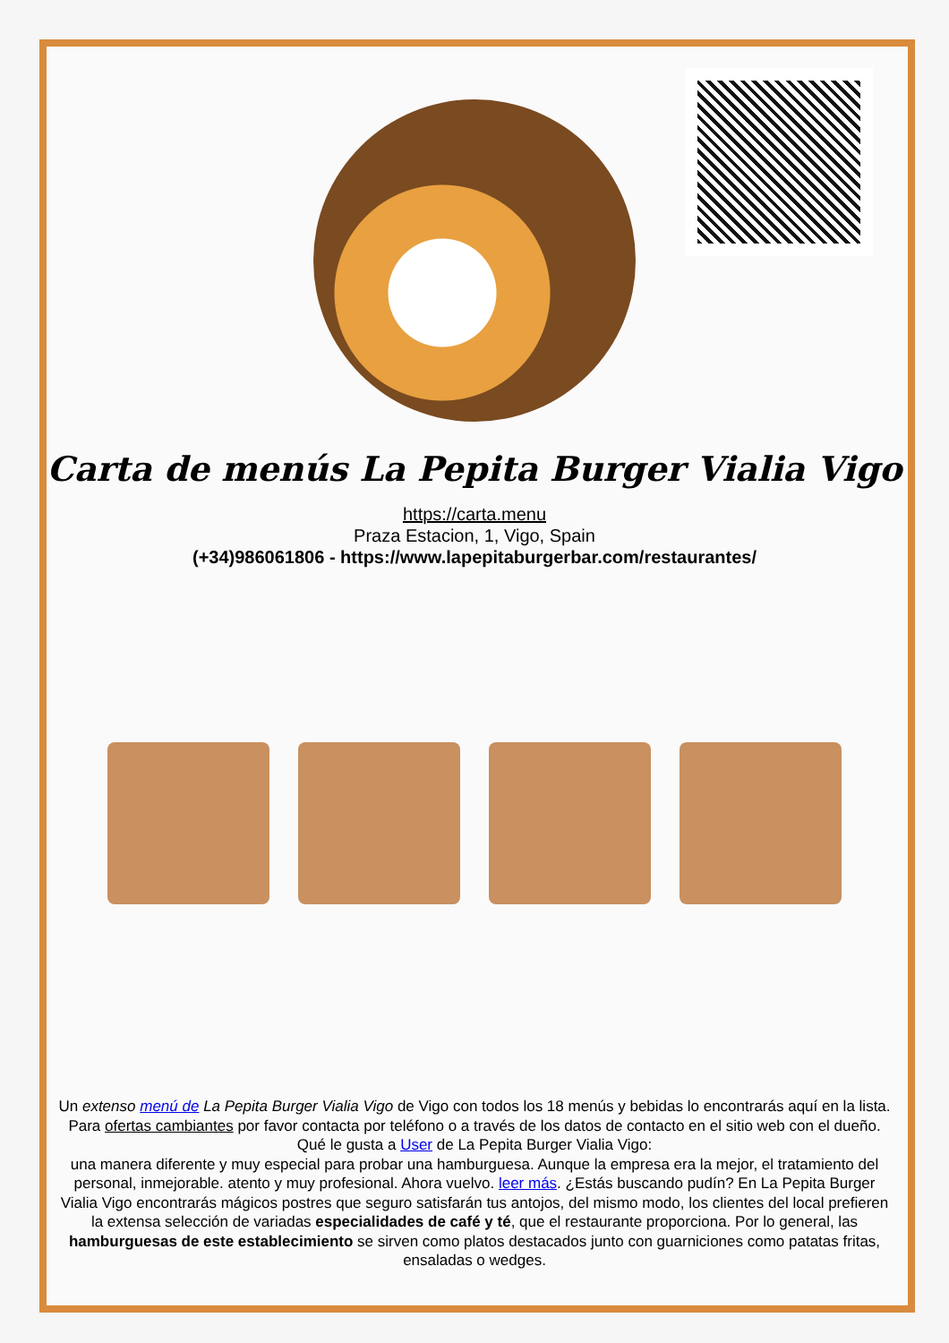Carta de menús La Pepita Burger Vialia Vigo
https://carta.menu
Praza Estacion, 1, Vigo, Spain
(+34)986061806 - https://www.lapepitaburgerbar.com/restaurantes/
Un extenso menú de La Pepita Burger Vialia Vigo de Vigo con todos los 18 menús y bebidas lo encontrarás aquí en la lista. Para ofertas cambiantes por favor contacta por teléfono o a través de los datos de contacto en el sitio web con el dueño. Qué le gusta a User de La Pepita Burger Vialia Vigo:
una manera diferente y muy especial para probar una hamburguesa. Aunque la empresa era la mejor, el tratamiento del personal, inmejorable. atento y muy profesional. Ahora vuelvo. leer más. ¿Estás buscando pudín? En La Pepita Burger Vialia Vigo encontrarás mágicos postres que seguro satisfarán tus antojos, del mismo modo, los clientes del local prefieren la extensa selección de variadas especialidades de café y té, que el restaurante proporciona. Por lo general, las hamburguesas de este establecimiento se sirven como platos destacados junto con guarniciones como patatas fritas, ensaladas o wedges.